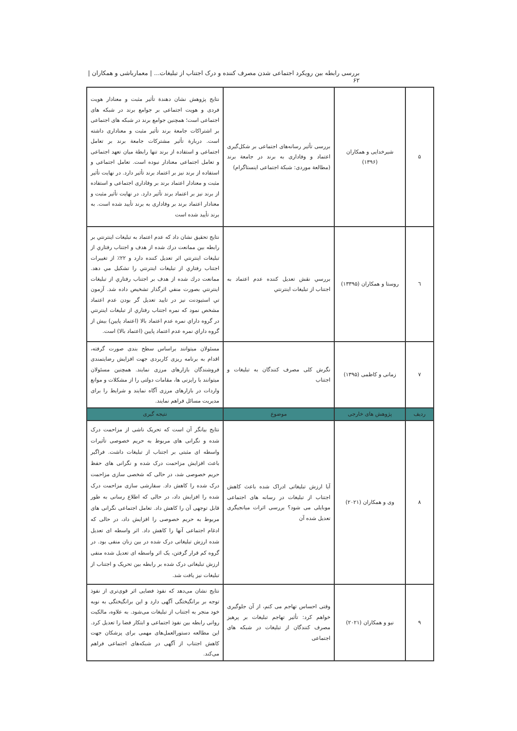بررسی رابطه بین رویکرد اجتماعی شدن مصرف کننده و درک اجتناب از تبلیغات... | معمارباشی و همکاران |۶۲
| ۵ | شیرخدایی و همکاران (۱۳۹۶) | بررسی تأثیر رسانه‌های اجتماعی بر شکل‌گیری اعتماد و وفاداری به برند در جامعة برند (مطالعة موردی: شبکة اجتماعی اینستاگرام) | نتایج پژوهش نشان دهندة تأثیر مثبت و معنادار هویت فردی و هویت اجتماعی بر جوامع برند در شبکه های اجتماعی است؛ همچنین جوامع برند در شبکه های اجتماعی بر اشتراکات جامعة برند تأثیر مثبت و معناداری داشته است. دربارة تأثیر مشترکات جامعة برند بر تعامل اجتماعی و استفاده از برند تنها رابطة میان تعهد اجتماعی و تعامل اجتماعی معنادار نبوده است. تعامل اجتماعی و استفاده از برند نیز بر اعتماد برند تأثیر دارد. در نهایت تأثیر مثبت و معنادار اعتماد برند بر وفاداری اجتماعی و استفاده از برند نیز بر اعتماد برند تأثیر دارد. در نهایت تأثیر مثبت و معنادار اعتماد برند بر وفاداری به برند تأیید شده است. به برند تأیید شده است |
| ٦ | روستا و همکاران (۱۳۳۹۵) | بررسي نقش تعدیل کننده عدم اعتماد به اجتناب از تبلیغات اینترنتي | نتایج تحقیق نشان داد که عدم اعتماد به تبلیغات اینترنتي بر رابطه بین ممانعت درك شده از هدف و اجتناب رفتاري از تبلیغات اینترنتي اثر تعدیل کننده دارد و ۲۲٪ از تغییرات اجتناب رفتاري از تبلیغات اینترنتي را تشکیل مي دهد. ممانعت درك شده از هدف بر اجتناب رفتاري از تبلیغات اینترنتي بصورت منفي اثرگذار تشخیص داده شد. آزمون تي استیودنت نیز در تایید تعدیل گر بودن عدم اعتماد مشخص نمود که نمره اجتناب رفتاري از تبلیغات اینترنتي در گروه داراي نمره عدم اعتماد بالا (اعتماد پایین) بیش از گروه داراي نمره عدم اعتماد پایین (اعتماد بالا) است. |
| ٧ | زمانی و کاظمی (۱۳۹۵) | نگرش کلی مصرف کنندگان به تبلیغات و اجتناب | مسئولان میتوانند براساس سطح بندی صورت گرفته، اقدام به برنامه ریزی کاربردی جهت افزایش رضایتمندی فروشندگان بازارهای مرزی نمایند. همچنین مسئولان میتوانند با رایزنی ها، مقامات دولتی را از مشکلات و موانع واردات در بازارهای مرزی آگاه نمایند و شرایط را برای مدیریت مسائل فراهم نمایند. |
| ردیف | پژوهش های خارجی | موضوع | نتیجه گیری |
| ۸ | وی و همکاران (۲۰۲۱) | آیا ارزش تبلیغاتی ادراک شده باعث کاهش اجتناب از تبلیغات در رسانه های اجتماعی موبایلی می شود؟ بررسی اثرات میانجیگری تعدیل شده آن | نتایج بیانگر آن است که تحریک ناشی از مزاحمت درک شده و نگرانی های مربوط به حریم خصوصی تأثیرات واسطه ای مثبتی بر اجتناب از تبلیغات داشت. فراگیر باعث افزایش مزاحمت درک شده و نگرانی های حفظ حریم خصوصی شد، در حالی که شخصی سازی مزاحمت درک شده را کاهش داد. سفارشی سازی مزاحمت درک شده را افزایش داد، در حالی که اطلاع رسانی به طور قابل توجهی آن را کاهش داد. تعامل اجتماعی نگرانی های مربوط به حریم خصوصی را افزایش داد، در حالی که ادغام اجتماعی آنها را کاهش داد. اثر واسطه ای تعدیل شده ارزش تبلیغاتی درک شده در بین زنان منفی بود. در گروه کم قرار گرفتن، یک اثر واسطه ای تعدیل شده منفی ارزش تبلیغاتی درک شده بر رابطه بین تحریک و اجتناب از تبلیغات نیز یافت شد. |
| ۹ | نیو و همکاران (۲۰۲۱) | وقتی احساس تهاجم می کنم، از آن جلوگیری خواهم کرد: تأثیر تهاجم تبلیغات بر پرهیز مصرف کنندگان از تبلیغات در شبکه های اجتماعی | نتایج نشان می‌دهد که نفوذ فضایی اثر قوی‌تری از نفوذ توجه بر برانگیختگی آگهی دارد و این برانگیختگی به نوبه خود منجر به اجتناب از تبلیغات می‌شود. به علاوه، مالکیت روانی رابطه بین نفوذ اجتماعی و ابتکار فضا را تعدیل کرد. این مطالعه دستورالعمل‌های مهمی برای پزشکان جهت کاهش اجتناب از آگهی در شبکه‌های اجتماعی فراهم می‌کند. |